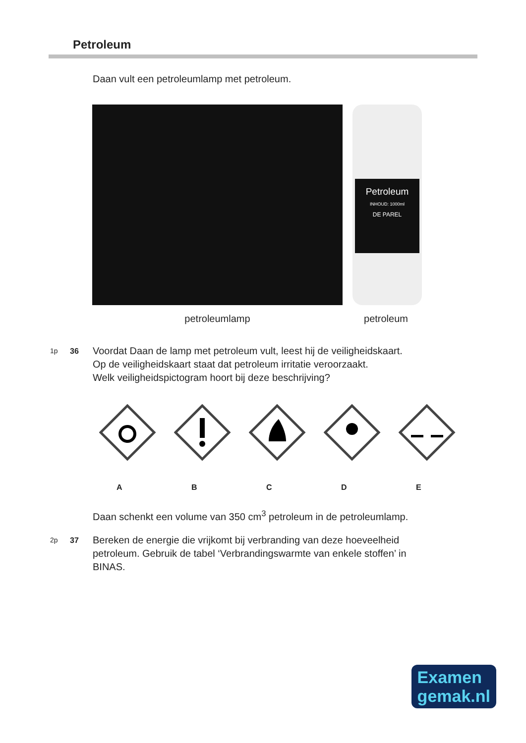Petroleum
Daan vult een petroleumlamp met petroleum.
Petroleum
INHOUD: 1000ml
DE PAREL
petroleumlamp petroleum
1p 36 Voordat Daan de lamp met petroleum vult, leest hij de veiligheidskaart.
Op de veiligheidskaart staat dat petroleum irritatie veroorzaakt.
Welk veiligheidspictogram hoort bij deze beschrijving?
A B C D E
Daan schenkt een volume van 350 cm<sup>3</sup> petroleum in de petroleumlamp.
2p 37 Bereken de energie die vrijkomt bij verbranding van deze hoeveelheid
petroleum. Gebruik de tabel ‘Verbrandingswarmte van enkele stoffen’ in
BINAS.
Examen
gemak.nl